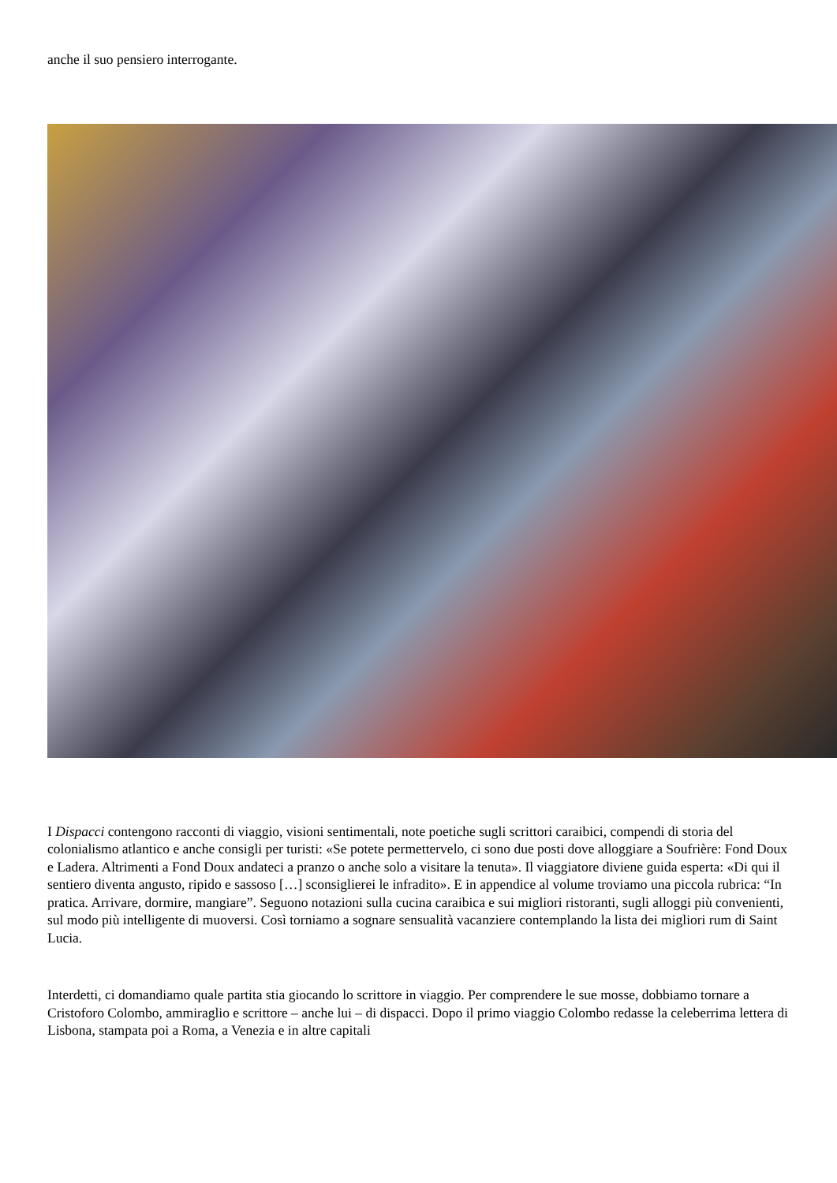anche il suo pensiero interrogante.
I Dispacci contengono racconti di viaggio, visioni sentimentali, note poetiche sugli scrittori caraibici, compendi di storia del colonialismo atlantico e anche consigli per turisti: «Se potete permettervelo, ci sono due posti dove alloggiare a Soufrière: Fond Doux e Ladera. Altrimenti a Fond Doux andateci a pranzo o anche solo a visitare la tenuta». Il viaggiatore diviene guida esperta: «Di qui il sentiero diventa angusto, ripido e sassoso […] sconsiglierei le infradito». E in appendice al volume troviamo una piccola rubrica: “In pratica. Arrivare, dormire, mangiare”. Seguono notazioni sulla cucina caraibica e sui migliori ristoranti, sugli alloggi più convenienti, sul modo più intelligente di muoversi. Così torniamo a sognare sensualità vacanziere contemplando la lista dei migliori rum di Saint Lucia.
Interdetti, ci domandiamo quale partita stia giocando lo scrittore in viaggio. Per comprendere le sue mosse, dobbiamo tornare a Cristoforo Colombo, ammiraglio e scrittore – anche lui – di dispacci. Dopo il primo viaggio Colombo redasse la celeberrima lettera di Lisbona, stampata poi a Roma, a Venezia e in altre capitali